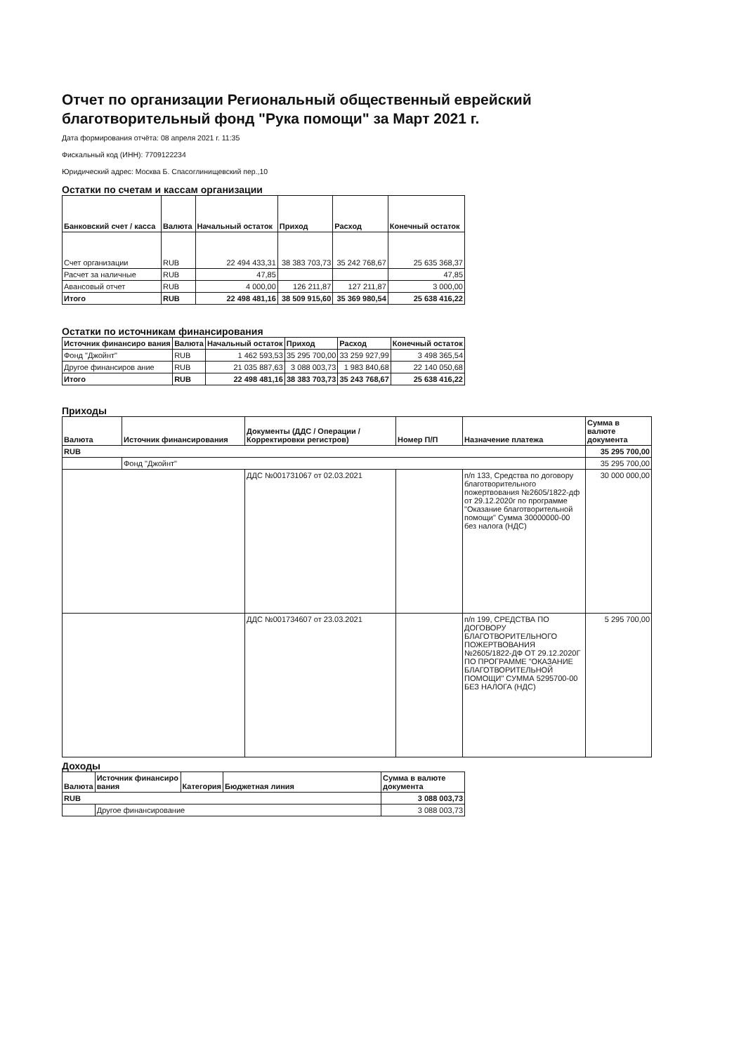Отчет по организации Региональный общественный еврейский благотворительный фонд "Рука помощи" за Март 2021 г.
Дата формирования отчёта: 08 апреля 2021 г. 11:35
Фискальный код (ИНН): 7709122234
Юридический адрес: Москва Б. Спасоглинищевский пер.,10
Остатки по счетам и кассам организации
| Банковский счет / касса | Валюта | Начальный остаток | Приход | Расход | Конечный остаток |
| --- | --- | --- | --- | --- | --- |
| Счет организации | RUB | 22 494 433,31 | 38 383 703,73 | 35 242 768,67 | 25 635 368,37 |
| Расчет за наличные | RUB | 47,85 | | | 47,85 |
| Авансовый отчет | RUB | 4 000,00 | 126 211,87 | 127 211,87 | 3 000,00 |
| Итого | RUB | 22 498 481,16 | 38 509 915,60 | 35 369 980,54 | 25 638 416,22 |
Остатки по источникам финансирования
| Источник финансиро вания | Валюта | Начальный остаток | Приход | Расход | Конечный остаток |
| --- | --- | --- | --- | --- | --- |
| Фонд "Джойнт" | RUB | 1 462 593,53 | 35 295 700,00 | 33 259 927,99 | 3 498 365,54 |
| Другое финансиров ание | RUB | 21 035 887,63 | 3 088 003,73 | 1 983 840,68 | 22 140 050,68 |
| Итого | RUB | 22 498 481,16 | 38 383 703,73 | 35 243 768,67 | 25 638 416,22 |
Приходы
| Валюта | Источник финансирования | Документы (ДДС / Операции / Корректировки регистров) | Номер П/П | Назначение платежа | Сумма в валюте документа |
| --- | --- | --- | --- | --- | --- |
| RUB | | | | | 35 295 700,00 |
| | Фонд "Джойнт" | | | | 35 295 700,00 |
| | | ДДС №001731067 от 02.03.2021 | | п/п 133, Средства по договору благотворительного пожертвования №2605/1822-дф от 29.12.2020г по программе "Оказание благотворительной помощи" Сумма 30000000-00 без налога (НДС) | 30 000 000,00 |
| | | ДДС №001734607 от 23.03.2021 | | п/п 199, СРЕДСТВА ПО ДОГОВОРУ БЛАГОТВОРИТЕЛЬНОГО ПОЖЕРТВОВАНИЯ №2605/1822-ДФ ОТ 29.12.2020Г ПО ПРОГРАММЕ "ОКАЗАНИЕ БЛАГОТВОРИТЕЛЬНОЙ ПОМОЩИ" СУММА 5295700-00 БЕЗ НАЛОГА (НДС) | 5 295 700,00 |
Доходы
| Валюта | Источник финансиро вания | Категория | Бюджетная линия | Сумма в валюте документа |
| --- | --- | --- | --- | --- |
| RUB | | | | 3 088 003,73 |
| | Другое финансирование | | | 3 088 003,73 |